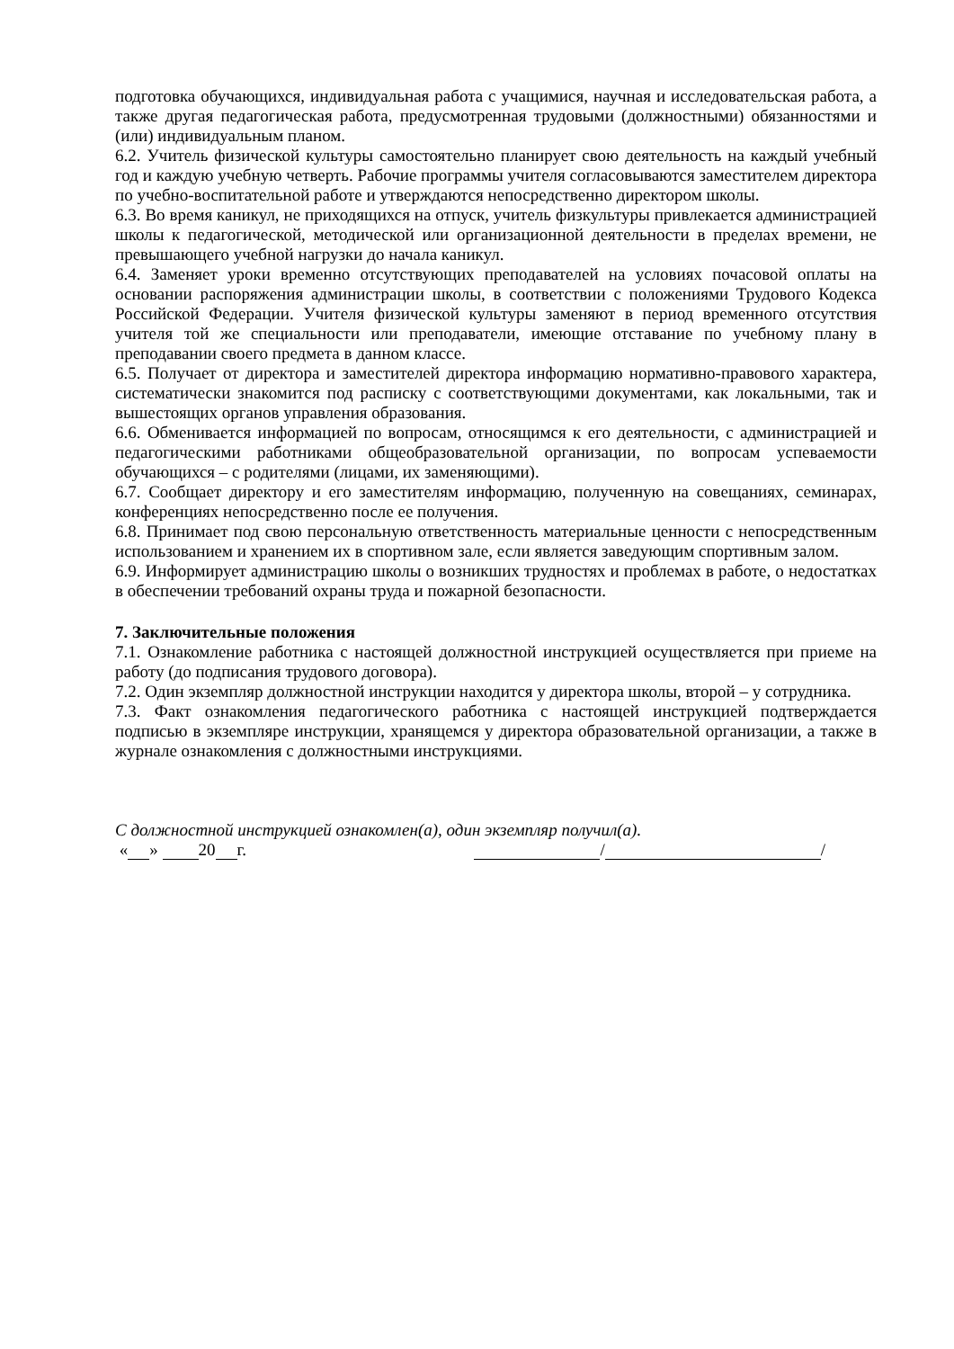подготовка обучающихся, индивидуальная работа с учащимися, научная и исследовательская работа, а также другая педагогическая работа, предусмотренная трудовыми (должностными) обязанностями и (или) индивидуальным планом.
6.2. Учитель физической культуры самостоятельно планирует свою деятельность на каждый учебный год и каждую учебную четверть. Рабочие программы учителя согласовываются заместителем директора по учебно-воспитательной работе и утверждаются непосредственно директором школы.
6.3. Во время каникул, не приходящихся на отпуск, учитель физкультуры привлекается администрацией школы к педагогической, методической или организационной деятельности в пределах времени, не превышающего учебной нагрузки до начала каникул.
6.4. Заменяет уроки временно отсутствующих преподавателей на условиях почасовой оплаты на основании распоряжения администрации школы, в соответствии с положениями Трудового Кодекса Российской Федерации. Учителя физической культуры заменяют в период временного отсутствия учителя той же специальности или преподаватели, имеющие отставание по учебному плану в преподавании своего предмета в данном классе.
6.5. Получает от директора и заместителей директора информацию нормативно-правового характера, систематически знакомится под расписку с соответствующими документами, как локальными, так и вышестоящих органов управления образования.
6.6. Обменивается информацией по вопросам, относящимся к его деятельности, с администрацией и педагогическими работниками общеобразовательной организации, по вопросам успеваемости обучающихся – с родителями (лицами, их заменяющими).
6.7. Сообщает директору и его заместителям информацию, полученную на совещаниях, семинарах, конференциях непосредственно после ее получения.
6.8. Принимает под свою персональную ответственность материальные ценности с непосредственным использованием и хранением их в спортивном зале, если является заведующим спортивным залом.
6.9. Информирует администрацию школы о возникших трудностях и проблемах в работе, о недостатках в обеспечении требований охраны труда и пожарной безопасности.
7. Заключительные положения
7.1. Ознакомление работника с настоящей должностной инструкцией осуществляется при приеме на работу (до подписания трудового договора).
7.2. Один экземпляр должностной инструкции находится у директора школы, второй – у сотрудника.
7.3. Факт ознакомления педагогического работника с настоящей инструкцией подтверждается подписью в экземпляре инструкции, хранящемся у директора образовательной организации, а также в журнале ознакомления с должностными инструкциями.
С должностной инструкцией ознакомлен(а), один экземпляр получил(а).
« » 20 г. / /